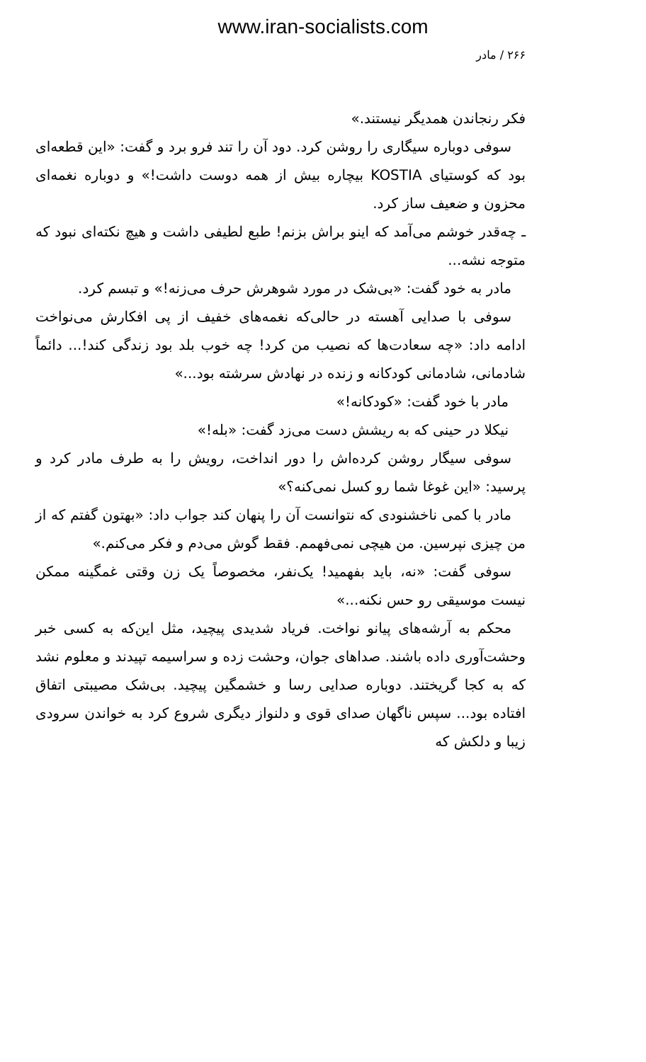www.iran-socialists.com
۲۶۶ / مادر
فکر رنجاندن همدیگر نیستند.»
سوفی دوباره سیگاری را روشن کرد. دود آن را تند فرو برد و گفت: «این قطعه‌ای بود که کوستیای KOSTIA بیچاره بیش از همه دوست داشت!» و دوباره نغمه‌ای محزون و ضعیف ساز کرد.
ـ چه‌قدر خوشم می‌آمد که اینو براش بزنم! طبع لطیفی داشت و هیچ نکته‌ای نبود که متوجه نشه...
مادر به خود گفت: «بی‌شک در مورد شوهرش حرف می‌زنه!» و تبسم کرد.
سوفی با صدایی آهسته در حالی‌که نغمه‌های خفیف از پی افکارش می‌نواخت ادامه داد: «چه سعادت‌ها که نصیب من کرد! چه خوب بلد بود زندگی کند!... دائماً شادمانی، شادمانی کودکانه و زنده در نهادش سرشته بود...»
مادر با خود گفت: «کودکانه!»
نیکلا در حینی که به ریشش دست می‌زد گفت: «بله!»
سوفی سیگار روشن کرده‌اش را دور انداخت، رویش را به طرف مادر کرد و پرسید: «این غوغا شما رو کسل نمی‌کنه؟»
مادر با کمی ناخشنودی که نتوانست آن را پنهان کند جواب داد: «بهتون گفتم که از من چیزی نپرسین. من هیچی نمی‌فهمم. فقط گوش می‌دم و فکر می‌کنم.»
سوفی گفت: «نه، باید بفهمید! یک‌نفر، مخصوصاً یک زن وقتی غمگینه ممکن نیست موسیقی رو حس نکنه...»
محکم به آرشه‌های پیانو نواخت. فریاد شدیدی پیچید، مثل این‌که به کسی خبر وحشت‌آوری داده باشند. صداهای جوان، وحشت زده و سراسیمه تپیدند و معلوم نشد که به کجا گریختند. دوباره صدایی رسا و خشمگین پیچید. بی‌شک مصیبتی اتفاق افتاده بود... سپس ناگهان صدای قوی و دلنواز دیگری شروع کرد به خواندن سرودی زیبا و دلکش که